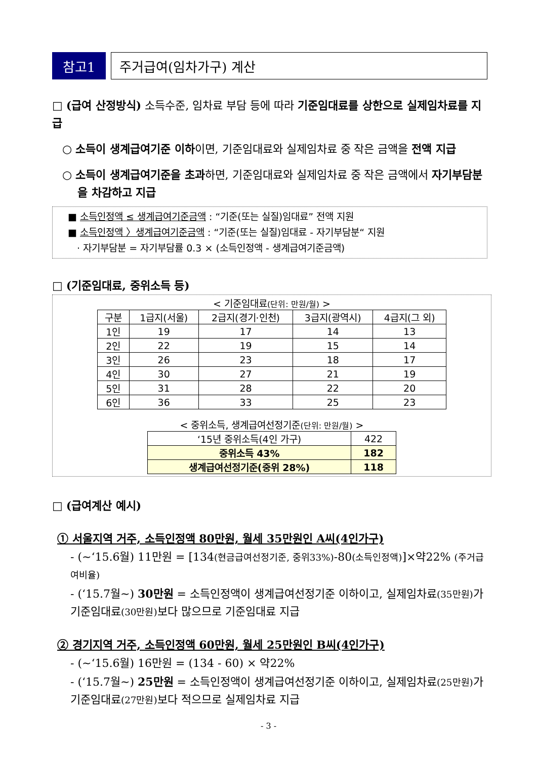참고1 주거급여(임차가구) 계산
□ (급여 산정방식) 소득수준, 임차료 부담 등에 따라 기준임대료를 상한으로 실제임차료를 지급
○ 소득이 생계급여기준 이하이면, 기준임대료와 실제임차료 중 작은 금액을 전액 지급
○ 소득이 생계급여기준을 초과하면, 기준임대료와 실제임차료 중 작은 금액에서 자기부담분을 차감하고 지급
■ 소득인정액 ≤ 생계급여기준금액 : “기준(또는 실질)임대료” 전액 지원
■ 소득인정액 〉생계급여기준금액 : “기준(또는 실질)임대료 - 자기부담분“ 지원
· 자기부담분 = 자기부담률 0.3 × (소득인정액 - 생계급여기준금액)
□ (기준임대료, 중위소득 등)
< 기준임대료(단위: 만원/월) >
| 구분 | 1급지(서울) | 2급지(경기·인천) | 3급지(광역시) | 4급지(그 외) |
| --- | --- | --- | --- | --- |
| 1인 | 19 | 17 | 14 | 13 |
| 2인 | 22 | 19 | 15 | 14 |
| 3인 | 26 | 23 | 18 | 17 |
| 4인 | 30 | 27 | 21 | 19 |
| 5인 | 31 | 28 | 22 | 20 |
| 6인 | 36 | 33 | 25 | 23 |
< 중위소득, 생계급여선정기준(단위: 만원/월) >
| ‘15년 중위소득(4인 가구) | 422 |
| 중위소득 43% | 182 |
| 생계급여선정기준(중위 28%) | 118 |
□ (급여계산 예시)
① 서울지역 거주, 소득인정액 80만원, 월세 35만원인 A씨(4인가구)
- (~‘15.6월) 11만원 = [134(현금급여선정기준, 중위33%)-80(소득인정액)]×약22% (주거급여비율)
- (‘15.7월~) 30만원 = 소득인정액이 생계급여선정기준 이하이고, 실제임차료(35만원) 가 기준임대료(30만원) 보다 많으므로 기준임대료 지급
② 경기지역 거주, 소득인정액 60만원, 월세 25만원인 B씨(4인가구)
- (~‘15.6월) 16만원 = (134 - 60) × 약22%
- (‘15.7월~) 25만원 = 소득인정액이 생계급여선정기준 이하이고, 실제임차료(25만원) 가 기준임대료(27만원) 보다 적으므로 실제임차료 지급
- 3 -